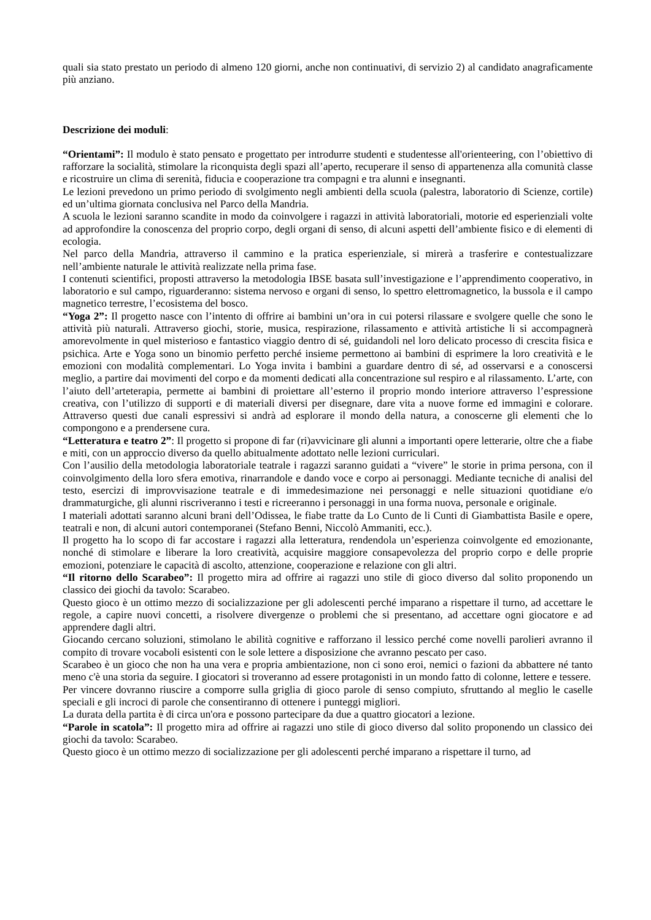quali sia stato prestato un periodo di almeno 120 giorni, anche non continuativi, di servizio 2) al candidato anagraficamente più anziano.
Descrizione dei moduli:
“Orientami”: Il modulo è stato pensato e progettato per introdurre studenti e studentesse all'orienteering, con l’obiettivo di rafforzare la socialità, stimolare la riconquista degli spazi all’aperto, recuperare il senso di appartenenza alla comunità classe e ricostruire un clima di serenità, fiducia e cooperazione tra compagni e tra alunni e insegnanti.
Le lezioni prevedono un primo periodo di svolgimento negli ambienti della scuola (palestra, laboratorio di Scienze, cortile) ed un’ultima giornata conclusiva nel Parco della Mandria.
A scuola le lezioni saranno scandite in modo da coinvolgere i ragazzi in attività laboratoriali, motorie ed esperienziali volte ad approfondire la conoscenza del proprio corpo, degli organi di senso, di alcuni aspetti dell’ambiente fisico e di elementi di ecologia.
Nel parco della Mandria, attraverso il cammino e la pratica esperienziale, si mirerà a trasferire e contestualizzare nell’ambiente naturale le attività realizzate nella prima fase.
I contenuti scientifici, proposti attraverso la metodologia IBSE basata sull’investigazione e l’apprendimento cooperativo, in laboratorio e sul campo, riguarderanno: sistema nervoso e organi di senso, lo spettro elettromagnetico, la bussola e il campo magnetico terrestre, l’ecosistema del bosco.
“Yoga 2”: Il progetto nasce con l’intento di offrire ai bambini un’ora in cui potersi rilassare e svolgere quelle che sono le attività più naturali. Attraverso giochi, storie, musica, respirazione, rilassamento e attività artistiche li si accompagnerà amorevolmente in quel misterioso e fantastico viaggio dentro di sé, guidandoli nel loro delicato processo di crescita fisica e psichica. Arte e Yoga sono un binomio perfetto perché insieme permettono ai bambini di esprimere la loro creatività e le emozioni con modalità complementari. Lo Yoga invita i bambini a guardare dentro di sé, ad osservarsi e a conoscersi meglio, a partire dai movimenti del corpo e da momenti dedicati alla concentrazione sul respiro e al rilassamento. L’arte, con l’aiuto dell’arteterapia, permette ai bambini di proiettare all’esterno il proprio mondo interiore attraverso l’espressione creativa, con l’utilizzo di supporti e di materiali diversi per disegnare, dare vita a nuove forme ed immagini e colorare. Attraverso questi due canali espressivi si andrà ad esplorare il mondo della natura, a conoscerne gli elementi che lo compongono e a prendersene cura.
“Letteratura e teatro 2”: Il progetto si propone di far (ri)avvicinare gli alunni a importanti opere letterarie, oltre che a fiabe e miti, con un approccio diverso da quello abitualmente adottato nelle lezioni curriculari.
Con l’ausilio della metodologia laboratoriale teatrale i ragazzi saranno guidati a “vivere” le storie in prima persona, con il coinvolgimento della loro sfera emotiva, rinarrandole e dando voce e corpo ai personaggi. Mediante tecniche di analisi del testo, esercizi di improvvisazione teatrale e di immedesimazione nei personaggi e nelle situazioni quotidiane e/o drammaturgiche, gli alunni riscriveranno i testi e ricreeranno i personaggi in una forma nuova, personale e originale.
I materiali adottati saranno alcuni brani dell’Odissea, le fiabe tratte da Lo Cunto de li Cunti di Giambattista Basile e opere, teatrali e non, di alcuni autori contemporanei (Stefano Benni, Niccolò Ammaniti, ecc.).
Il progetto ha lo scopo di far accostare i ragazzi alla letteratura, rendendola un’esperienza coinvolgente ed emozionante, nonché di stimolare e liberare la loro creatività, acquisire maggiore consapevolezza del proprio corpo e delle proprie emozioni, potenziare le capacità di ascolto, attenzione, cooperazione e relazione con gli altri.
“Il ritorno dello Scarabeo”: Il progetto mira ad offrire ai ragazzi uno stile di gioco diverso dal solito proponendo un classico dei giochi da tavolo: Scarabeo.
Questo gioco è un ottimo mezzo di socializzazione per gli adolescenti perché imparano a rispettare il turno, ad accettare le regole, a capire nuovi concetti, a risolvere divergenze o problemi che si presentano, ad accettare ogni giocatore e ad apprendere dagli altri.
Giocando cercano soluzioni, stimolano le abilità cognitive e rafforzano il lessico perché come novelli parolieri avranno il compito di trovare vocaboli esistenti con le sole lettere a disposizione che avranno pescato per caso.
Scarabeo è un gioco che non ha una vera e propria ambientazione, non ci sono eroi, nemici o fazioni da abbattere né tanto meno c'è una storia da seguire. I giocatori si troveranno ad essere protagonisti in un mondo fatto di colonne, lettere e tessere.
Per vincere dovranno riuscire a comporre sulla griglia di gioco parole di senso compiuto, sfruttando al meglio le caselle speciali e gli incroci di parole che consentiranno di ottenere i punteggi migliori.
La durata della partita è di circa un'ora e possono partecipare da due a quattro giocatori a lezione.
“Parole in scatola”: Il progetto mira ad offrire ai ragazzi uno stile di gioco diverso dal solito proponendo un classico dei giochi da tavolo: Scarabeo.
Questo gioco è un ottimo mezzo di socializzazione per gli adolescenti perché imparano a rispettare il turno, ad